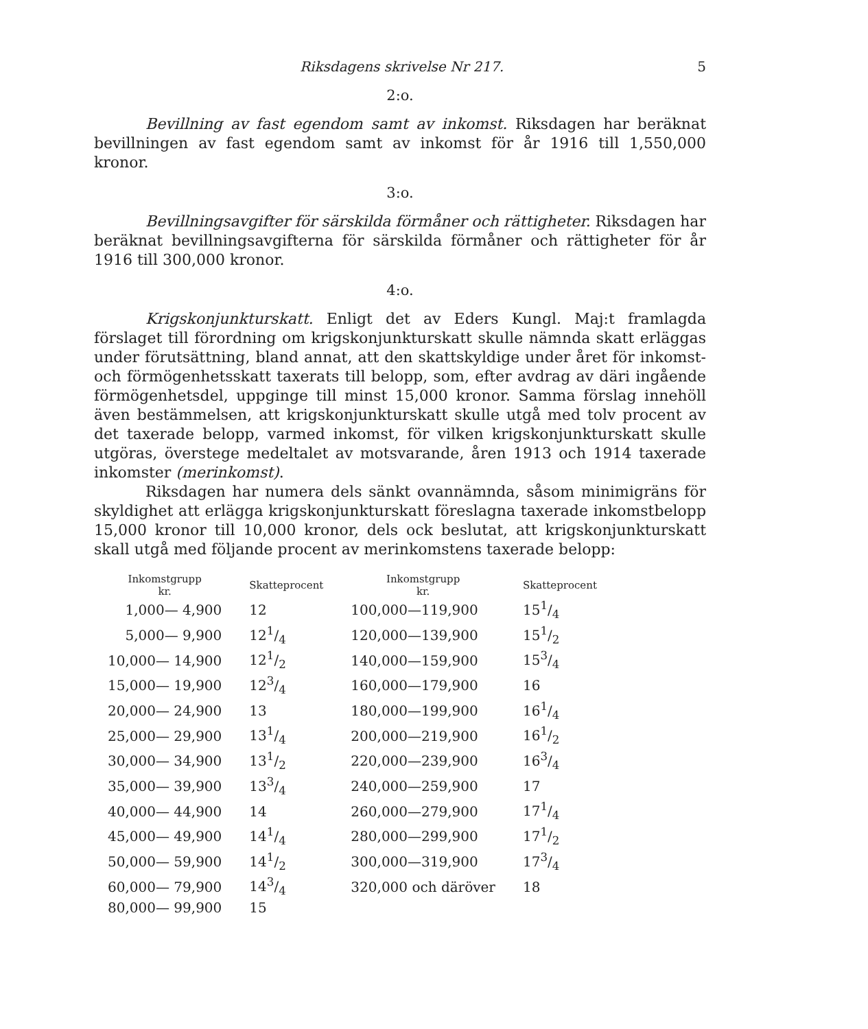Riksdagens skrivelse Nr 217. 5
2:o.
Bevillning av fast egendom samt av inkomst. Riksdagen har beräknat bevillningen av fast egendom samt av inkomst för år 1916 till 1,550,000 kronor.
3:o.
Bevillningsavgifter för särskilda förmåner och rättigheter. Riksdagen har beräknat bevillningsavgifterna för särskilda förmåner och rättigheter för år 1916 till 300,000 kronor.
4:o.
Krigskonjunkturskatt. Enligt det av Eders Kungl. Maj:t framlagda förslaget till förordning om krigskonjunkturskatt skulle nämnda skatt erläggas under förutsättning, bland annat, att den skattskyldige under året för inkomst- och förmögenhetsskatt taxerats till belopp, som, efter avdrag av däri ingående förmögenhetsdel, uppginge till minst 15,000 kronor. Samma förslag innehöll även bestämmelsen, att krigskonjunkturskatt skulle utgå med tolv procent av det taxerade belopp, varmed inkomst, för vilken krigskonjunkturskatt skulle utgöras, överstege medeltalet av motsvarande, åren 1913 och 1914 taxerade inkomster (merinkomst).
Riksdagen har numera dels sänkt ovannämnda, såsom minimigräns för skyldighet att erlägga krigskonjunkturskatt föreslagna taxerade inkomstbelopp 15,000 kronor till 10,000 kronor, dels ock beslutat, att krigskonjunkturskatt skall utgå med följande procent av merinkomstens taxerade belopp:
| Inkomstgrupp kr. | Skatteprocent | Inkomstgrupp kr. | Skatteprocent |
| --- | --- | --- | --- |
| 1,000— 4,900 | 12 | 100,000—119,900 | 151/4 |
| 5,000— 9,900 | 121/4 | 120,000—139,900 | 151/2 |
| 10,000— 14,900 | 121/2 | 140,000—159,900 | 153/4 |
| 15,000— 19,900 | 123/4 | 160,000—179,900 | 16 |
| 20,000— 24,900 | 13 | 180,000—199,900 | 161/4 |
| 25,000— 29,900 | 131/4 | 200,000—219,900 | 161/2 |
| 30,000— 34,900 | 131/2 | 220,000—239,900 | 163/4 |
| 35,000— 39,900 | 133/4 | 240,000—259,900 | 17 |
| 40,000— 44,900 | 14 | 260,000—279,900 | 171/4 |
| 45,000— 49,900 | 141/4 | 280,000—299,900 | 171/2 |
| 50,000— 59,900 | 141/2 | 300,000—319,900 | 173/4 |
| 60,000— 79,900 | 143/4 | 320,000 och däröver | 18 |
| 80,000— 99,900 | 15 | | |